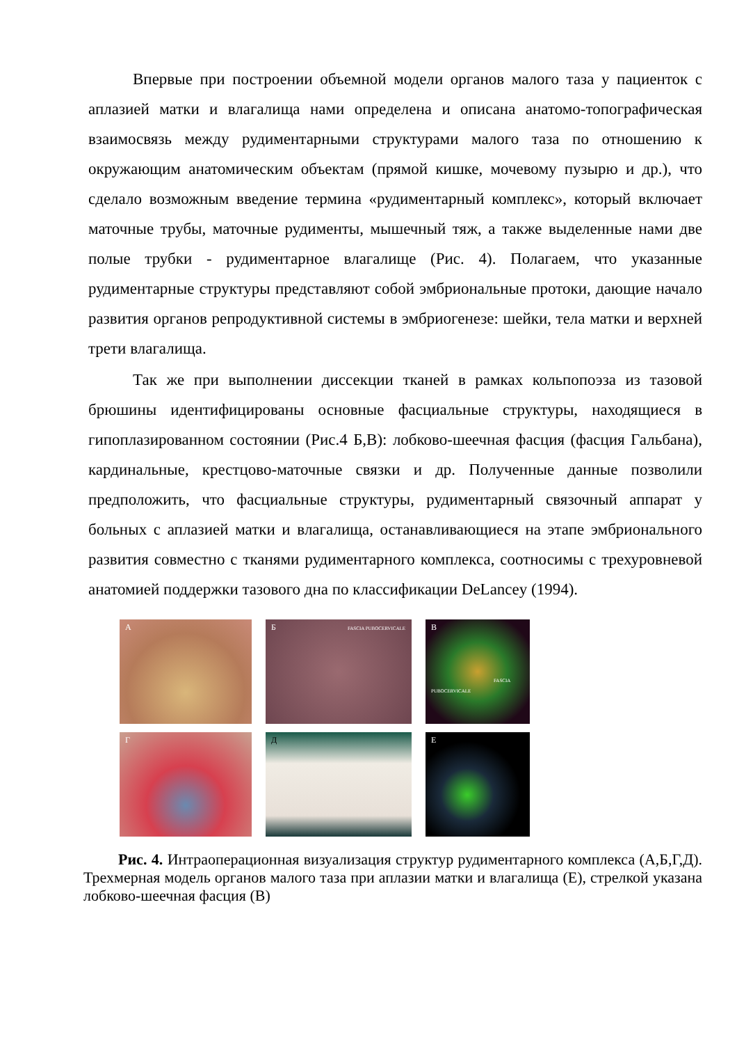Впервые при построении объемной модели органов малого таза у пациенток с аплазией матки и влагалища нами определена и описана анатомо-топографическая взаимосвязь между рудиментарными структурами малого таза по отношению к окружающим анатомическим объектам (прямой кишке, мочевому пузырю и др.), что сделало возможным введение термина «рудиментарный комплекс», который включает маточные трубы, маточные рудименты, мышечный тяж, а также выделенные нами две полые трубки - рудиментарное влагалище (Рис. 4). Полагаем, что указанные рудиментарные структуры представляют собой эмбриональные протоки, дающие начало развития органов репродуктивной системы в эмбриогенезе: шейки, тела матки и верхней трети влагалища.
Так же при выполнении диссекции тканей в рамках кольпопоэза из тазовой брюшины идентифицированы основные фасциальные структуры, находящиеся в гипоплазированном состоянии (Рис.4 Б,В): лобково-шеечная фасция (фасция Гальбана), кардинальные, крестцово-маточные связки и др. Полученные данные позволили предположить, что фасциальные структуры, рудиментарный связочный аппарат у больных с аплазией матки и влагалища, останавливающиеся на этапе эмбрионального развития совместно с тканями рудиментарного комплекса, соотносимы с трехуровневой анатомией поддержки тазового дна по классификации DeLancey (1994).
А
Б FASCIA PUBOCERVICALE
В
FASCIA PUBOCERVICALE
Г
Д
Е
Рис. 4. Интраоперационная визуализация структур рудиментарного комплекса (А,Б,Г,Д). Трехмерная модель органов малого таза при аплазии матки и влагалища (Е), стрелкой указана лобково-шеечная фасция (В)